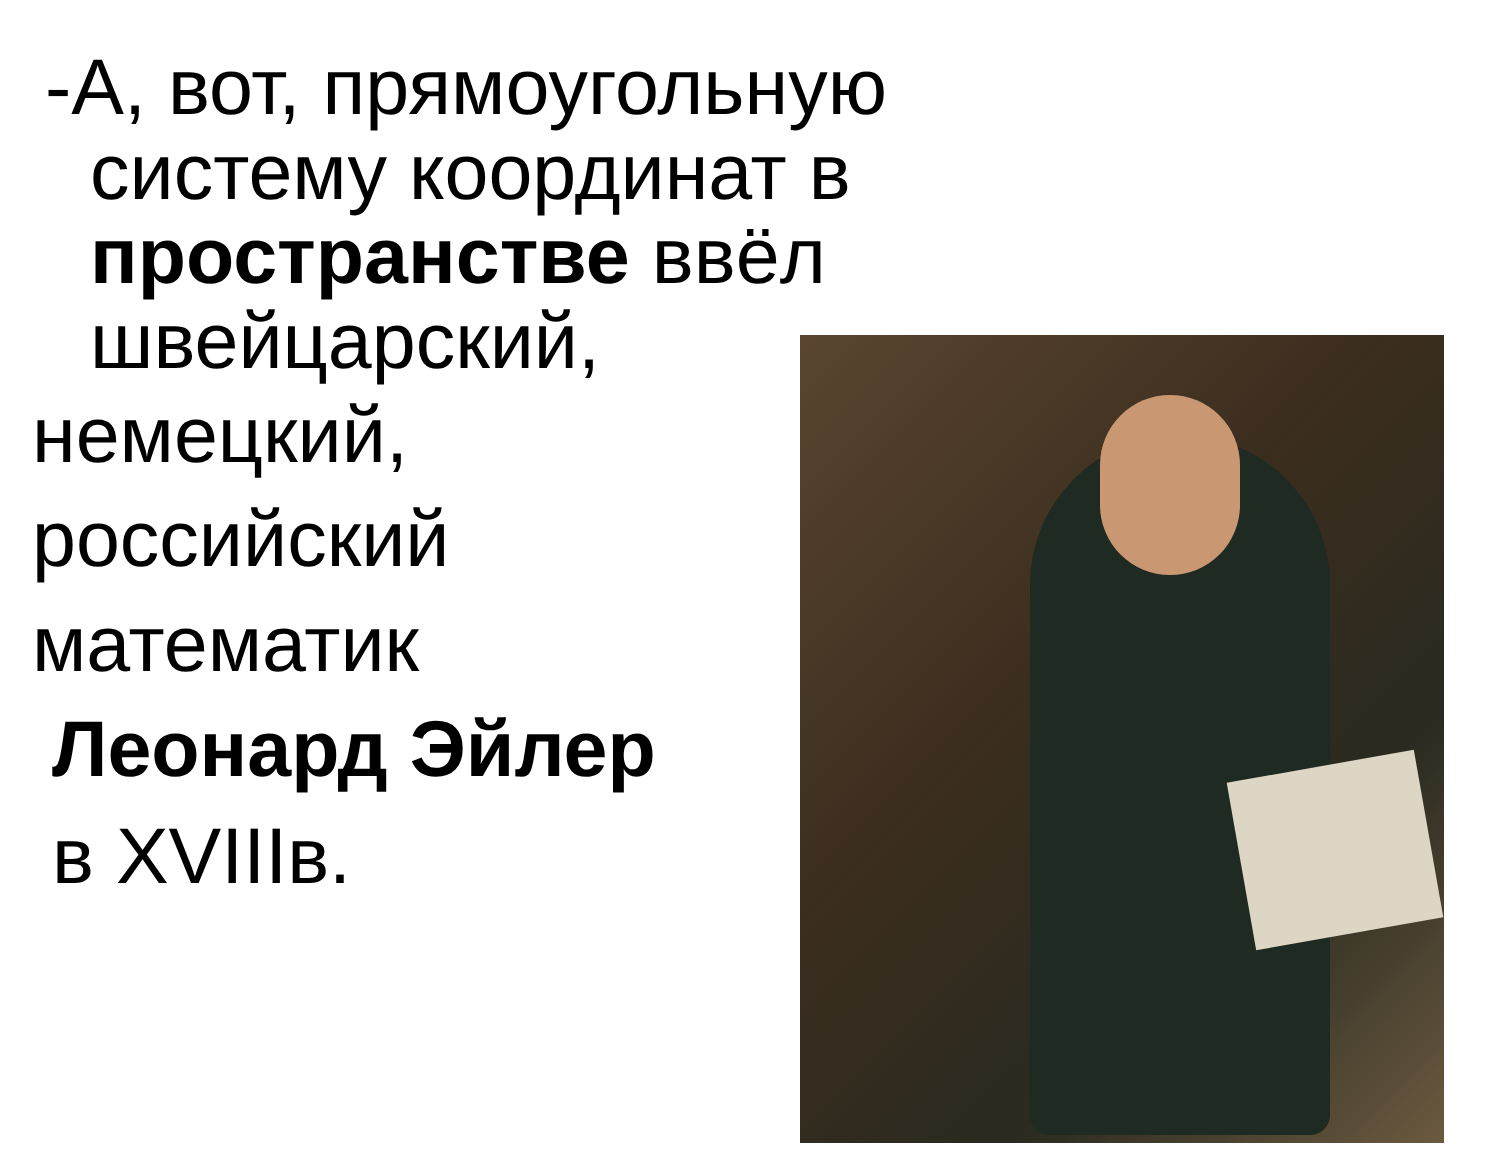-А, вот, прямоугольную систему координат в пространстве ввёл швейцарский,
немецкий,
российский
математик
Леонард Эйлер
в XVIIIв.